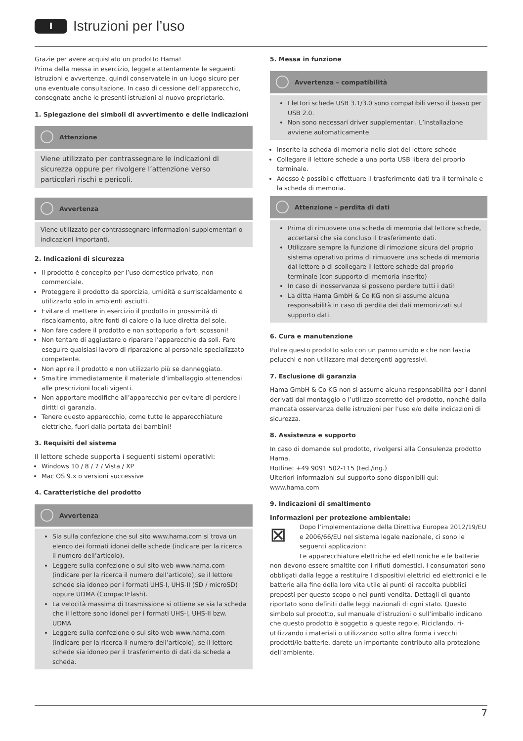I
Istruzioni per l’uso
Grazie per avere acquistato un prodotto Hama!
Prima della messa in esercizio, leggete attentamente le seguenti istruzioni e avvertenze, quindi conservatele in un luogo sicuro per una eventuale consultazione. In caso di cessione dell’apparecchio, consegnate anche le presenti istruzioni al nuovo proprietario.
1. Spiegazione dei simboli di avvertimento e delle indicazioni
Attenzione
Viene utilizzato per contrassegnare le indicazioni di sicurezza oppure per rivolgere l’attenzione verso particolari rischi e pericoli.
Avvertenza
Viene utilizzato per contrassegnare informazioni supplementari o indicazioni importanti.
2. Indicazioni di sicurezza
Il prodotto è concepito per l’uso domestico privato, non commerciale.
Proteggere il prodotto da sporcizia, umidità e surriscaldamento e utilizzarlo solo in ambienti asciutti.
Evitare di mettere in esercizio il prodotto in prossimità di riscaldamento, altre fonti di calore o la luce diretta del sole.
Non fare cadere il prodotto e non sottoporlo a forti scossoni!
Non tentare di aggiustare o riparare l’apparecchio da soli. Fare eseguire qualsiasi lavoro di riparazione al personale specializzato competente.
Non aprire il prodotto e non utilizzarlo più se danneggiato.
Smaltire immediatamente il materiale d’imballaggio attenendosi alle prescrizioni locali vigenti.
Non apportare modifiche all’apparecchio per evitare di perdere i diritti di garanzia.
Tenere questo apparecchio, come tutte le apparecchiature elettriche, fuori dalla portata dei bambini!
3. Requisiti del sistema
Il lettore schede supporta i seguenti sistemi operativi:
Windows 10 / 8 / 7 / Vista / XP
Mac OS 9.x o versioni successive
4. Caratteristiche del prodotto
Avvertenza
Sia sulla confezione che sul sito www.hama.com si trova un elenco dei formati idonei delle schede (indicare per la ricerca il numero dell’articolo).
Leggere sulla confezione o sul sito web www.hama.com (indicare per la ricerca il numero dell’articolo), se il lettore schede sia idoneo per i formati UHS-I, UHS-II (SD / microSD) oppure UDMA (CompactFlash).
La velocità massima di trasmissione si ottiene se sia la scheda che il lettore sono idonei per i formati UHS-I, UHS-II bzw. UDMA
Leggere sulla confezione o sul sito web www.hama.com (indicare per la ricerca il numero dell’articolo), se il lettore schede sia idoneo per il trasferimento di dati da scheda a scheda.
5. Messa in funzione
Avvertenza – compatibilità
I lettori schede USB 3.1/3.0 sono compatibili verso il basso per USB 2.0.
Non sono necessari driver supplementari. L’installazione avviene automaticamente
Inserite la scheda di memoria nello slot del lettore schede
Collegare il lettore schede a una porta USB libera del proprio terminale.
Adesso è possibile effettuare il trasferimento dati tra il terminale e la scheda di memoria.
Attenzione – perdita di dati
Prima di rimuovere una scheda di memoria dal lettore schede, accertarsi che sia concluso il trasferimento dati.
Utilizzare sempre la funzione di rimozione sicura del proprio sistema operativo prima di rimuovere una scheda di memoria dal lettore o di scollegare il lettore schede dal proprio terminale (con supporto di memoria inserito)
In caso di inosservanza si possono perdere tutti i dati!
La ditta Hama GmbH & Co KG non si assume alcuna responsabilità in caso di perdita dei dati memorizzati sul supporto dati.
6. Cura e manutenzione
Pulire questo prodotto solo con un panno umido e che non lascia pelucchi e non utilizzare mai detergenti aggressivi.
7. Esclusione di garanzia
Hama GmbH & Co KG non si assume alcuna responsabilità per i danni derivati dal montaggio o l’utilizzo scorretto del prodotto, nonché dalla mancata osservanza delle istruzioni per l’uso e/o delle indicazioni di sicurezza.
8. Assistenza e supporto
In caso di domande sul prodotto, rivolgersi alla Consulenza prodotto Hama.
Hotline: +49 9091 502-115 (ted./ing.)
Ulteriori informazioni sul supporto sono disponibili qui: www.hama.com
9. Indicazioni di smaltimento
Informazioni per protezione ambientale:
⊠ Dopo l’implementazione della Direttiva Europea 2012/19/EU e 2006/66/EU nel sistema legale nazionale, ci sono le seguenti applicazioni:
Le apparecchiature elettriche ed elettroniche e le batterie non devono essere smaltite con i rifiuti domestici. I consumatori sono obbligati dalla legge a restituire I dispositivi elettrici ed elettronici e le batterie alla fine della loro vita utile ai punti di raccolta pubblici preposti per questo scopo o nei punti vendita. Dettagli di quanto riportato sono definiti dalle leggi nazionali di ogni stato. Questo simbolo sul prodotto, sul manuale d’istruzioni o sull’imballo indicano che questo prodotto è soggetto a queste regole. Riciclando, ri-utilizzando i materiali o utilizzando sotto altra forma i vecchi prodotti/le batterie, darete un importante contributo alla protezione dell’ambiente.
7